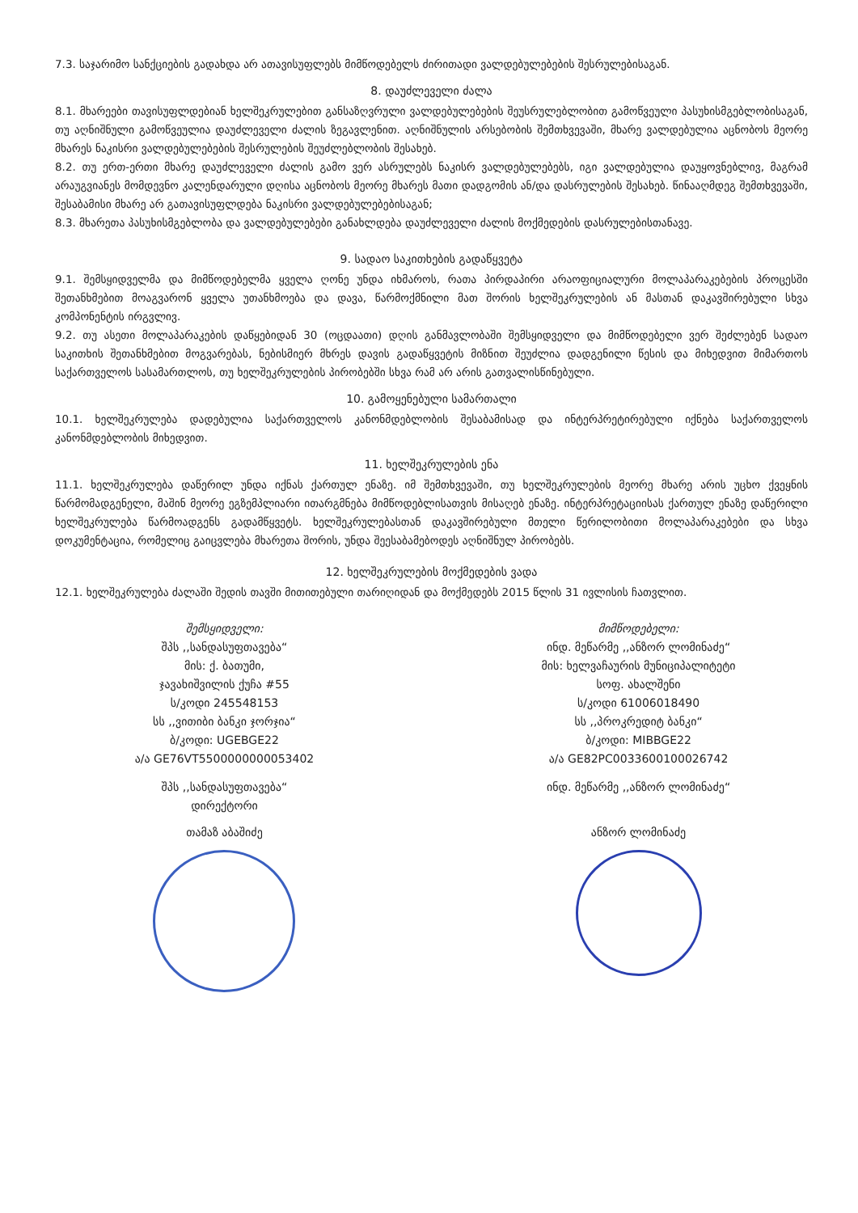7.3. საჯარიმო სანქციების გადახდა არ ათავისუფლებს მიმწოდებელს ძირითადი ვალდებულებების შესრულებისაგან.
8. დაუძლეველი ძალა
8.1. მხარეები თავისუფლდებიან ხელშეკრულებით განსაზღვრული ვალდებულებების შეუსრულებლობით გამოწვეული პასუხისმგებლობისაგან, თუ აღნიშნული გამოწვეულია დაუძლეველი ძალის ზეგავლენით. აღნიშნულის არსებობის შემთხვევაში, მხარე ვალდებულია აცნობოს მეორე მხარეს ნაკისრი ვალდებულებების შესრულების შეუძლებლობის შესახებ.
8.2. თუ ერთ-ერთი მხარე დაუძლეველი ძალის გამო ვერ ასრულებს ნაკისრ ვალდებულებებს, იგი ვალდებულია დაუყოვნებლივ, მაგრამ არაუგვიანეს მომდევნო კალენდარული დღისა აცნობოს მეორე მხარეს მათი დადგომის ან/და დასრულების შესახებ. წინააღმდეგ შემთხვევაში, შესაბამისი მხარე არ გათავისუფლდება ნაკისრი ვალდებულებებისაგან;
8.3. მხარეთა პასუხისმგებლობა და ვალდებულებები განახლდება დაუძლეველი ძალის მოქმედების დასრულებისთანავე.
9. სადაო საკითხების გადაწყვეტა
9.1. შემსყიდველმა და მიმწოდებელმა ყველა ღონე უნდა იხმაროს, რათა პირდაპირი არაოფიციალური მოლაპარაკებების პროცესში შეთანხმებით მოაგვარონ ყველა უთანხმოება და დავა, წარმოქმნილი მათ შორის ხელშეკრულების ან მასთან დაკავშირებული სხვა კომპონენტის ირგვლივ.
9.2. თუ ასეთი მოლაპარაკების დაწყებიდან 30 (ოცდაათი) დღის განმავლობაში შემსყიდველი და მიმწოდებელი ვერ შეძლებენ სადაო საკითხის შეთანხმებით მოგვარებას, ნებისმიერ მხრეს დავის გადაწყვეტის მიზნით შეუძლია დადგენილი წესის და მიხედვით მიმართოს საქართველოს სასამართლოს, თუ ხელშეკრულების პირობებში სხვა რამ არ არის გათვალისწინებული.
10. გამოყენებული სამართალი
10.1. ხელშეკრულება დადებულია საქართველოს კანონმდებლობის შესაბამისად და ინტერპრეტირებული იქნება საქართველოს კანონმდებლობის მიხედვით.
11. ხელშეკრულების ენა
11.1. ხელშეკრულება დაწერილ უნდა იქნას ქართულ ენაზე. იმ შემთხვევაში, თუ ხელშეკრულების მეორე მხარე არის უცხო ქვეყნის წარმომადგენელი, მაშინ მეორე ეგზემპლიარი ითარგმნება მიმწოდებლისათვის მისაღებ ენაზე. ინტერპრეტაციისას ქართულ ენაზე დაწერილი ხელშეკრულება წარმოადგენს გადამწყვეტს. ხელშეკრულებასთან დაკავშირებული მთელი წერილობითი მოლაპარაკებები და სხვა დოკუმენტაცია, რომელიც გაიცვლება მხარეთა შორის, უნდა შეესაბამებოდეს აღნიშნულ პირობებს.
12. ხელშეკრულების მოქმედების ვადა
12.1. ხელშეკრულება ძალაში შედის თავში მითითებული თარიღიდან და მოქმედებს 2015 წლის 31 ივლისის ჩათვლით.
შემსყიდველი:
შპს ,,სანდასუფთავება“
მის: ქ. ბათუმი,
ჯავახიშვილის ქუჩა #55
ს/კოდი 245548153
სს ,,ვითიბი ბანკი ჯორჯია“
ბ/კოდი: UGEBGE22
ა/ა GE76VT5500000000053402
შპს ,,სანდასუფთავება“
დირექტორი
თამაზ აბაშიძე
მიმწოდებელი:
ინდ. მეწარმე ,,ანზორ ლომინაძე“
მის: ხელვაჩაურის მუნიციპალიტეტი
სოფ. ახალშენი
ს/კოდი 61006018490
სს ,,პროკრედიტ ბანკი“
ბ/კოდი: MIBBGE22
ა/ა GE82PC0033600100026742
ინდ. მეწარმე ,,ანზორ ლომინაძე“
ანზორ ლომინაძე